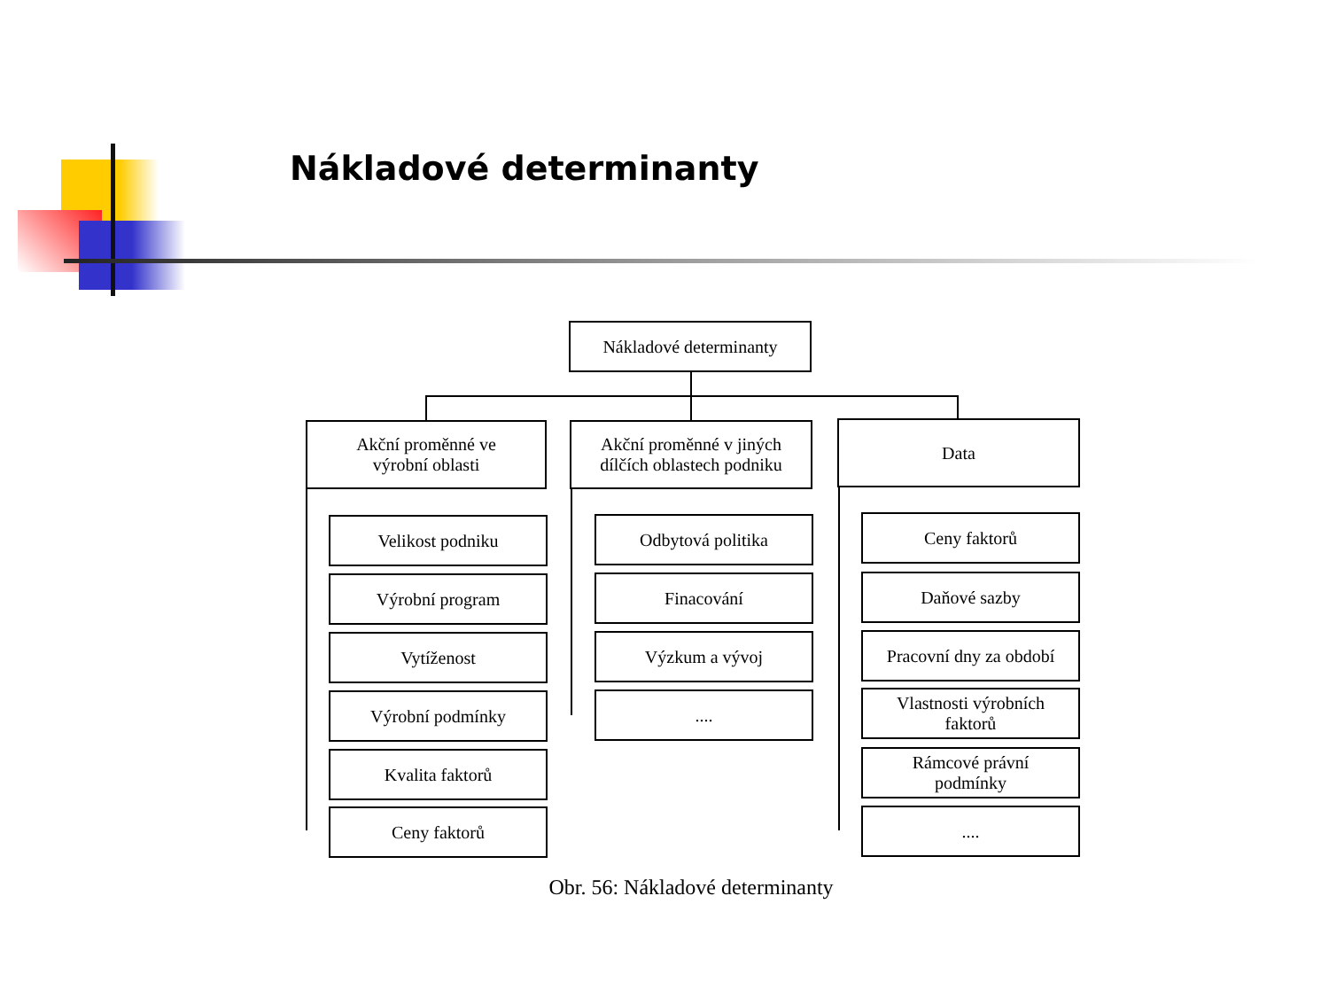Nákladové determinanty
Nákladové determinanty
Akční proměnné ve
výrobní oblasti
Akční proměnné v jiných
dílčích oblastech podniku
Data
Velikost podniku
Výrobní program
Vytíženost
Výrobní podmínky
Kvalita faktorů
Ceny faktorů
Odbytová politika
Finacování
Výzkum a vývoj
....
Ceny faktorů
Daňové sazby
Pracovní dny za období
Vlastnosti výrobních
faktorů
Rámcové právní
podmínky
....
Obr. 56: Nákladové determinanty